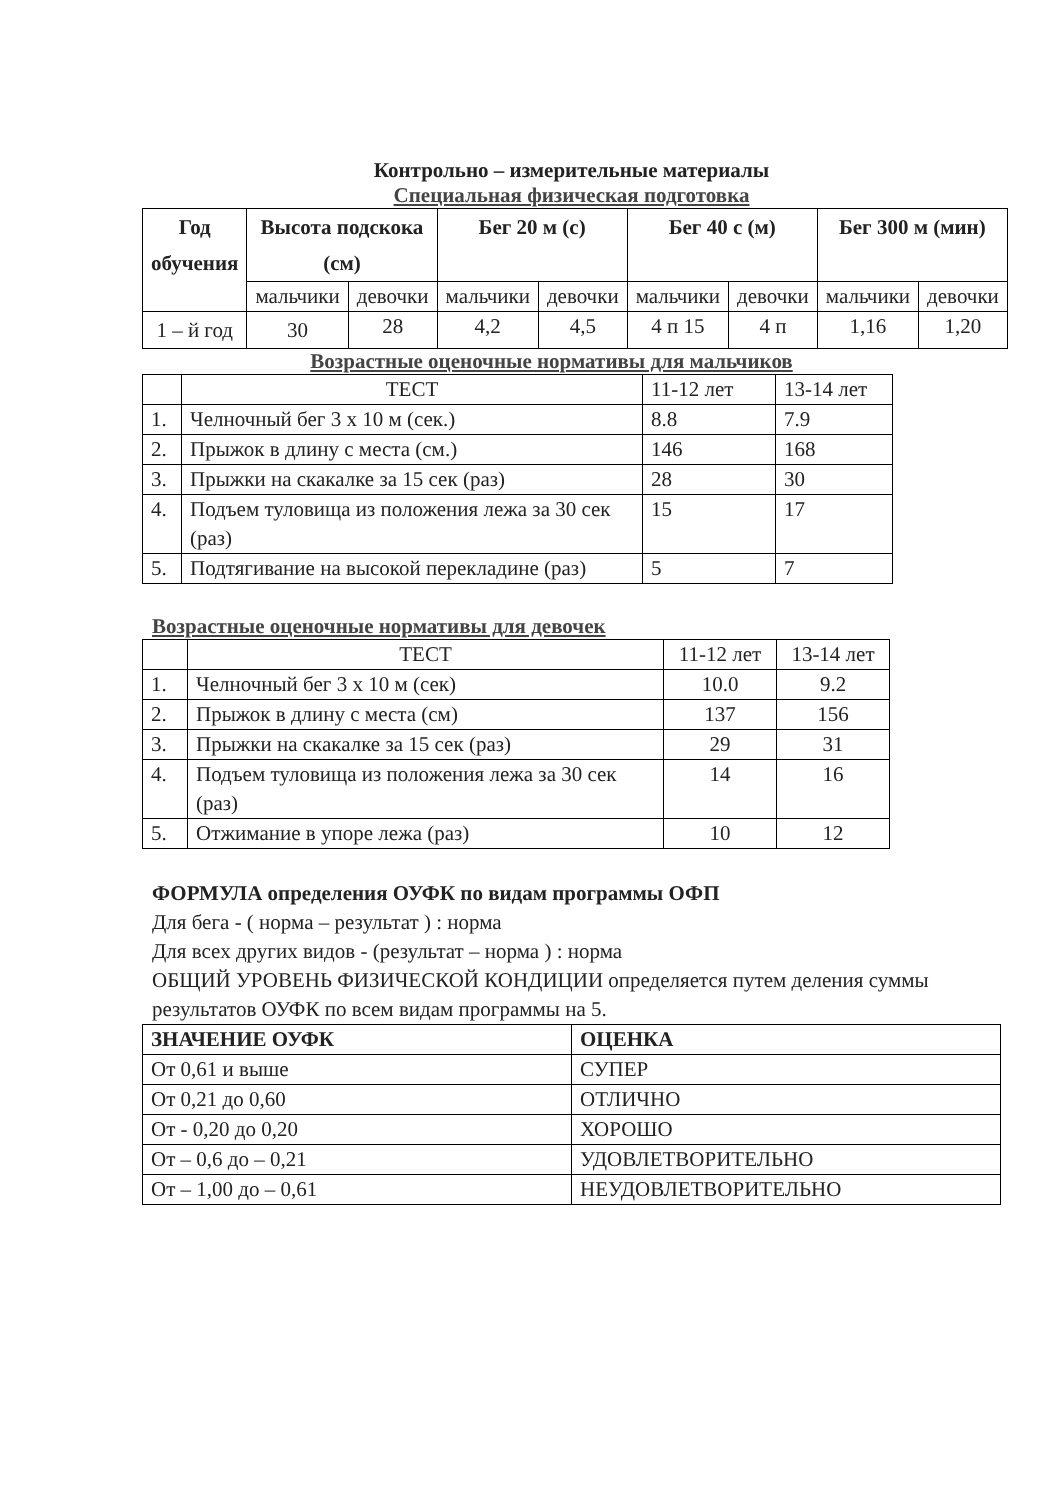Контрольно – измерительные материалы
Специальная физическая подготовка
| Год обучения | Высота подскока (см) | | Бег 20 м (с) | | Бег 40 с (м) | | Бег 300 м (мин) | |
| --- | --- | --- | --- | --- | --- | --- | --- | --- |
| | мальчики | девочки | мальчики | девочки | мальчики | девочки | мальчики | девочки |
| 1 – й год | 30 | 28 | 4,2 | 4,5 | 4 п 15 | 4 п | 1,16 | 1,20 |
Возрастные оценочные нормативы для мальчиков
| | ТЕСТ | 11-12 лет | 13-14 лет |
| 1. | Челночный бег 3 х 10 м (сек.) | 8.8 | 7.9 |
| 2. | Прыжок в длину с места (см.) | 146 | 168 |
| 3. | Прыжки на скакалке за 15 сек (раз) | 28 | 30 |
| 4. | Подъем туловища из положения лежа за 30 сек (раз) | 15 | 17 |
| 5. | Подтягивание на высокой перекладине (раз) | 5 | 7 |
Возрастные оценочные нормативы для девочек
| | ТЕСТ | 11-12 лет | 13-14 лет |
| 1. | Челночный бег 3 х 10 м (сек) | 10.0 | 9.2 |
| 2. | Прыжок в длину с места (см) | 137 | 156 |
| 3. | Прыжки на скакалке за 15 сек (раз) | 29 | 31 |
| 4. | Подъем туловища из положения лежа за 30 сек (раз) | 14 | 16 |
| 5. | Отжимание в упоре лежа (раз) | 10 | 12 |
ФОРМУЛА определения ОУФК по видам программы ОФП
Для бега - ( норма – результат ) : норма
Для всех других видов - (результат – норма ) : норма
ОБЩИЙ УРОВЕНЬ ФИЗИЧЕСКОЙ КОНДИЦИИ определяется путем деления суммы
результатов ОУФК по всем видам программы на 5.
| ЗНАЧЕНИЕ ОУФК | ОЦЕНКА |
| --- | --- |
| От 0,61 и выше | СУПЕР |
| От 0,21 до 0,60 | ОТЛИЧНО |
| От - 0,20 до 0,20 | ХОРОШО |
| От – 0,6 до – 0,21 | УДОВЛЕТВОРИТЕЛЬНО |
| От – 1,00 до – 0,61 | НЕУДОВЛЕТВОРИТЕЛЬНО |